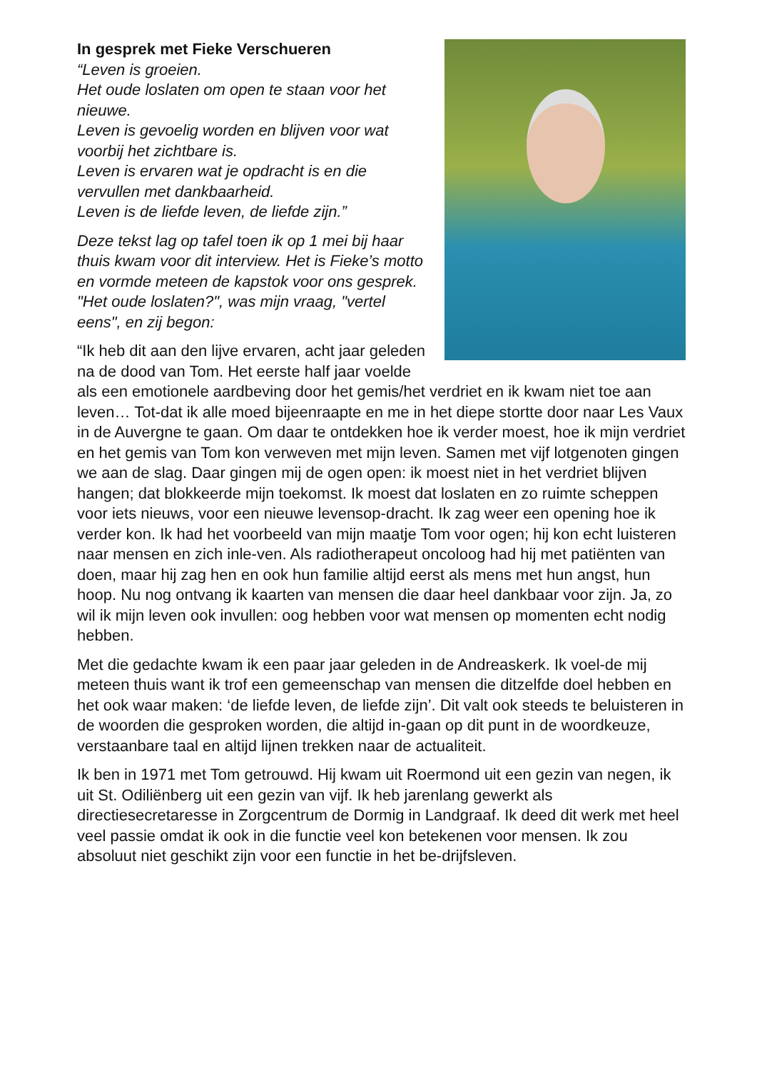In gesprek met Fieke Verschueren
“Leven is groeien.
Het oude loslaten om open te staan voor het nieuwe.
Leven is gevoelig worden en blijven voor wat voorbij het zichtbare is.
Leven is ervaren wat je opdracht is en die vervullen met dankbaarheid.
Leven is de liefde leven, de liefde zijn.”
Deze tekst lag op tafel toen ik op 1 mei bij haar thuis kwam voor dit interview. Het is Fieke’s motto en vormde meteen de kapstok voor ons gesprek. "Het oude loslaten?", was mijn vraag, "vertel eens", en zij begon:
“Ik heb dit aan den lijve ervaren, acht jaar geleden na de dood van Tom. Het eerste half jaar voelde als een emotionele aardbeving door het gemis/het verdriet en ik kwam niet toe aan leven… Tot-dat ik alle moed bijeenraapte en me in het diepe stortte door naar Les Vaux in de Auvergne te gaan. Om daar te ontdekken hoe ik verder moest, hoe ik mijn verdriet en het gemis van Tom kon verweven met mijn leven. Samen met vijf lotgenoten gingen we aan de slag. Daar gingen mij de ogen open: ik moest niet in het verdriet blijven hangen; dat blokkeerde mijn toekomst. Ik moest dat loslaten en zo ruimte scheppen voor iets nieuws, voor een nieuwe levensop-dracht. Ik zag weer een opening hoe ik verder kon. Ik had het voorbeeld van mijn maatje Tom voor ogen; hij kon echt luisteren naar mensen en zich inle-ven. Als radiotherapeut oncoloog had hij met patiënten van doen, maar hij zag hen en ook hun familie altijd eerst als mens met hun angst, hun hoop. Nu nog ontvang ik kaarten van mensen die daar heel dankbaar voor zijn. Ja, zo wil ik mijn leven ook invullen: oog hebben voor wat mensen op momenten echt nodig hebben.
Met die gedachte kwam ik een paar jaar geleden in de Andreaskerk. Ik voel-de mij meteen thuis want ik trof een gemeenschap van mensen die ditzelfde doel hebben en het ook waar maken: ‘de liefde leven, de liefde zijn’. Dit valt ook steeds te beluisteren in de woorden die gesproken worden, die altijd in-gaan op dit punt in de woordkeuze, verstaanbare taal en altijd lijnen trekken naar de actualiteit.
Ik ben in 1971 met Tom getrouwd. Hij kwam uit Roermond uit een gezin van negen, ik uit St. Odiliënberg uit een gezin van vijf. Ik heb jarenlang gewerkt als directiesecretaresse in Zorgcentrum de Dormig in Landgraaf. Ik deed dit werk met heel veel passie omdat ik ook in die functie veel kon betekenen voor mensen. Ik zou absoluut niet geschikt zijn voor een functie in het be-drijfsleven.